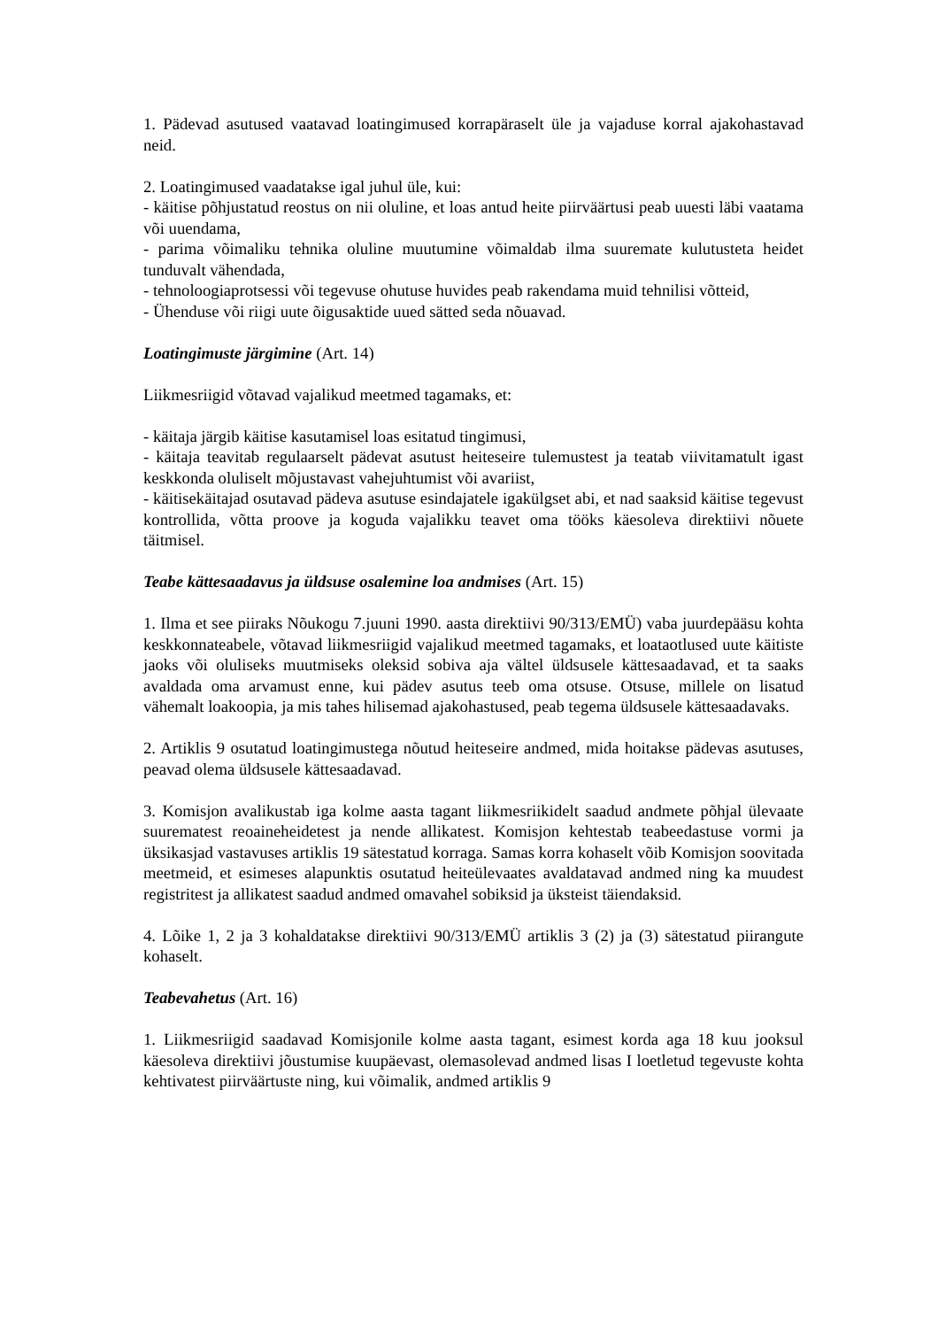1. Pädevad asutused vaatavad loatingimused korrapäraselt üle ja vajaduse korral ajakohastavad neid.
2. Loatingimused vaadatakse igal juhul üle, kui:
- käitise põhjustatud reostus on nii oluline, et loas antud heite piirväärtusi peab uuesti läbi vaatama või uuendama,
- parima võimaliku tehnika oluline muutumine võimaldab ilma suuremate kulutusteta heidet tunduvalt vähendada,
- tehnoloogiaprotsessi või tegevuse ohutuse huvides peab rakendama muid tehnilisi võtteid,
- Ühenduse või riigi uute õigusaktide uued sätted seda nõuavad.
Loatingimuste järgimine (Art. 14)
Liikmesriigid võtavad vajalikud meetmed tagamaks, et:
- käitaja järgib käitise kasutamisel loas esitatud tingimusi,
- käitaja teavitab regulaarselt pädevat asutust heiteseire tulemustest ja teatab viivitamatult igast keskkonda oluliselt mõjustavast vahejuhtumist või avariist,
- käitisekäitajad osutavad pädeva asutuse esindajatele igakülgset abi, et nad saaksid käitise tegevust kontrollida, võtta proove ja koguda vajalikku teavet oma tööks käesoleva direktiivi nõuete täitmisel.
Teabe kättesaadavus ja üldsuse osalemine loa andmises (Art. 15)
1. Ilma et see piiraks Nõukogu 7.juuni 1990. aasta direktiivi 90/313/EMÜ) vaba juurdepääsu kohta keskkonnateabele, võtavad liikmesriigid vajalikud meetmed tagamaks, et loataotlused uute käitiste jaoks või oluliseks muutmiseks oleksid sobiva aja vältel üldsusele kättesaadavad, et ta saaks avaldada oma arvamust enne, kui pädev asutus teeb oma otsuse. Otsuse, millele on lisatud vähemalt loakoopia, ja mis tahes hilisemad ajakohastused, peab tegema üldsusele kättesaadavaks.
2. Artiklis 9 osutatud loatingimustega nõutud heiteseire andmed, mida hoitakse pädevas asutuses, peavad olema üldsusele kättesaadavad.
3. Komisjon avalikustab iga kolme aasta tagant liikmesriikidelt saadud andmete põhjal ülevaate suurematest reoaineheidetest ja nende allikatest. Komisjon kehtestab teabeedastuse vormi ja üksikasjad vastavuses artiklis 19 sätestatud korraga. Samas korra kohaselt võib Komisjon soovitada meetmeid, et esimeses alapunktis osutatud heiteülevaates avaldatavad andmed ning ka muudest registritest ja allikatest saadud andmed omavahel sobiksid ja üksteist täiendaksid.
4. Lõike 1, 2 ja 3 kohaldatakse direktiivi 90/313/EMÜ artiklis 3 (2) ja (3) sätestatud piirangute kohaselt.
Teabevahetus (Art. 16)
1. Liikmesriigid saadavad Komisjonile kolme aasta tagant, esimest korda aga 18 kuu jooksul käesoleva direktiivi jõustumise kuupäevast, olemasolevad andmed lisas I loetletud tegevuste kohta kehtivatest piirväärtuste ning, kui võimalik, andmed artiklis 9